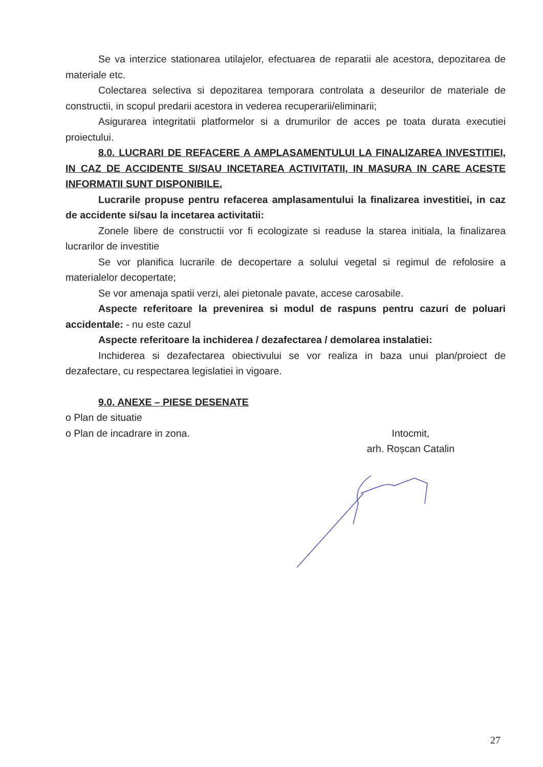Se va interzice stationarea utilajelor, efectuarea de reparatii ale acestora, depozitarea de materiale etc.
Colectarea selectiva si depozitarea temporara controlata a deseurilor de materiale de constructii, in scopul predarii acestora in vederea recuperarii/eliminarii;
Asigurarea integritatii platformelor si a drumurilor de acces pe toata durata executiei proiectului.
8.0. LUCRARI DE REFACERE A AMPLASAMENTULUI LA FINALIZAREA INVESTITIEI, IN CAZ DE ACCIDENTE SI/SAU INCETAREA ACTIVITATII, IN MASURA IN CARE ACESTE INFORMATII SUNT DISPONIBILE.
Lucrarile propuse pentru refacerea amplasamentului la finalizarea investitiei, in caz de accidente si/sau la incetarea activitatii:
Zonele libere de constructii vor fi ecologizate si readuse la starea initiala, la finalizarea lucrarilor de investitie
Se vor planifica lucrarile de decopertare a solului vegetal si regimul de refolosire a materialelor decopertate;
Se vor amenaja spatii verzi, alei pietonale pavate, accese carosabile.
Aspecte referitoare la prevenirea si modul de raspuns pentru cazuri de poluari accidentale: - nu este cazul
Aspecte referitoare la inchiderea / dezafectarea / demolarea instalatiei:
Inchiderea si dezafectarea obiectivului se vor realiza in baza unui plan/proiect de dezafectare, cu respectarea legislatiei in vigoare.
9.0. ANEXE – PIESE DESENATE
o Plan de situatie
o Plan de incadrare in zona. Intocmit,
arh. Roșcan Catalin
27